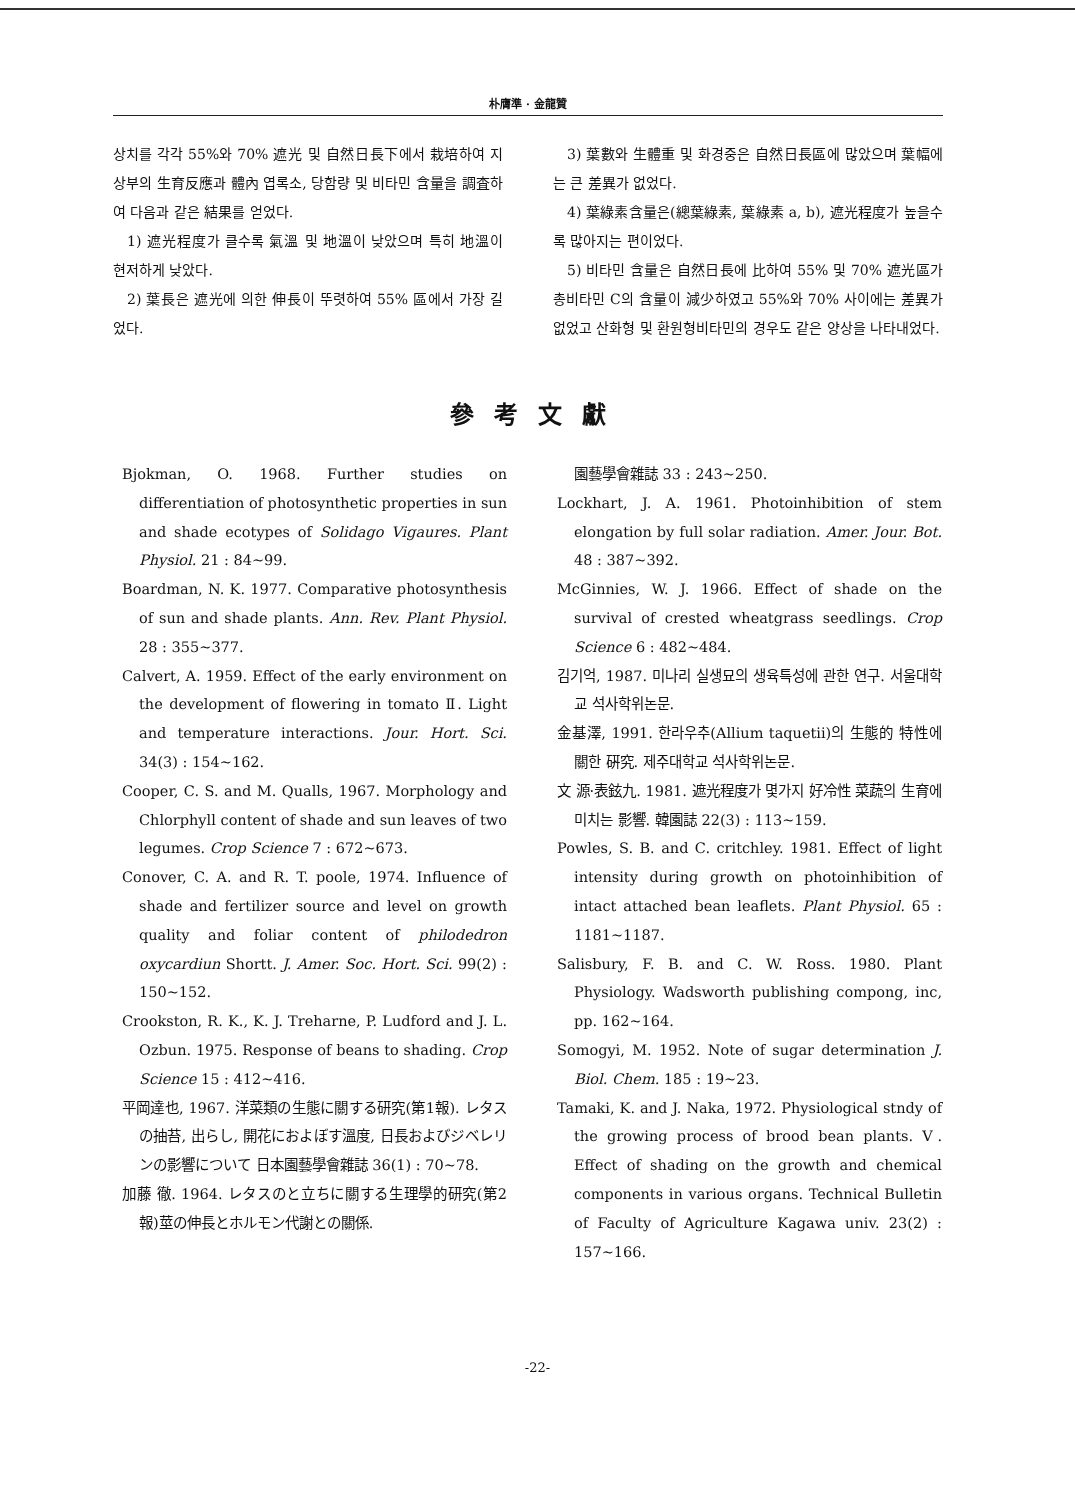朴膺準 · 金龍贊
상치를 각각 55%와 70% 遮光 및 自然日長下에서 栽培하여 지상부의 生育反應과 體內 엽록소, 당함량 및 비타민 含量을 調査하여 다음과 같은 結果를 얻었다.
1) 遮光程度가 클수록 氣溫 및 地溫이 낮았으며 특히 地溫이 현저하게 낮았다.
2) 葉長은 遮光에 의한 伸長이 뚜렷하여 55% 區에서 가장 길었다.
3) 葉數와 生體重 및 화경중은 自然日長區에 많았으며 葉幅에는 큰 差異가 없었다.
4) 葉綠素含量은(總葉綠素, 葉綠素 a, b), 遮光程度가 높을수록 많아지는 편이었다.
5) 비타민 含量은 自然日長에 比하여 55% 및 70% 遮光區가 총비타민 C의 含量이 減少하였고 55%와 70% 사이에는 差異가 없었고 산화형 및 환원형비타민의 경우도 같은 양상을 나타내었다.
參考文獻
Bjokman, O. 1968. Further studies on differentiation of photosynthetic properties in sun and shade ecotypes of Solidago Vigaures. Plant Physiol. 21 : 84~99.
Boardman, N. K. 1977. Comparative photosynthesis of sun and shade plants. Ann. Rev. Plant Physiol. 28 : 355~377.
Calvert, A. 1959. Effect of the early environment on the development of flowering in tomato Ⅱ. Light and temperature interactions. Jour. Hort. Sci. 34(3) : 154~162.
Cooper, C. S. and M. Qualls, 1967. Morphology and Chlorphyll content of shade and sun leaves of two legumes. Crop Science 7 : 672~673.
Conover, C. A. and R. T. poole, 1974. Influence of shade and fertilizer source and level on growth quality and foliar content of philodedron oxycardiun Shortt. J. Amer. Soc. Hort. Sci. 99(2) : 150~152.
Crookston, R. K., K. J. Treharne, P. Ludford and J. L. Ozbun. 1975. Response of beans to shading. Crop Science 15 : 412~416.
平岡達也, 1967. 洋菜類の生態に關する研究(第1報). レタスの抽苔, 出らし, 開花におよぼす溫度, 日長およびジベレリンの影響について 日本園藝學會雜誌 36(1) : 70~78.
加藤 徹. 1964. レタスのと立ちに關する生理學的研究(第2報)莖の伸長とホルモン代謝との關係.
園藝學會雜誌 33 : 243~250.
Lockhart, J. A. 1961. Photoinhibition of stem elongation by full solar radiation. Amer. Jour. Bot. 48 : 387~392.
McGinnies, W. J. 1966. Effect of shade on the survival of crested wheatgrass seedlings. Crop Science 6 : 482~484.
김기억, 1987. 미나리 실생묘의 생육특성에 관한 연구. 서울대학교 석사학위논문.
金基澤, 1991. 한라우추(Allium taquetii)의 生態的 特性에 關한 硏究. 제주대학교 석사학위논문.
文 源·表鉉九. 1981. 遮光程度가 몇가지 好冷性 菜蔬의 生育에 미치는 影響. 韓園誌 22(3) : 113~159.
Powles, S. B. and C. critchley. 1981. Effect of light intensity during growth on photoinhibition of intact attached bean leaflets. Plant Physiol. 65 : 1181~1187.
Salisbury, F. B. and C. W. Ross. 1980. Plant Physiology. Wadsworth publishing compong, inc, pp. 162~164.
Somogyi, M. 1952. Note of sugar determination J. Biol. Chem. 185 : 19~23.
Tamaki, K. and J. Naka, 1972. Physiological stndy of the growing process of brood bean plants. Ⅴ. Effect of shading on the growth and chemical components in various organs. Technical Bulletin of Faculty of Agriculture Kagawa univ. 23(2) : 157~166.
-22-